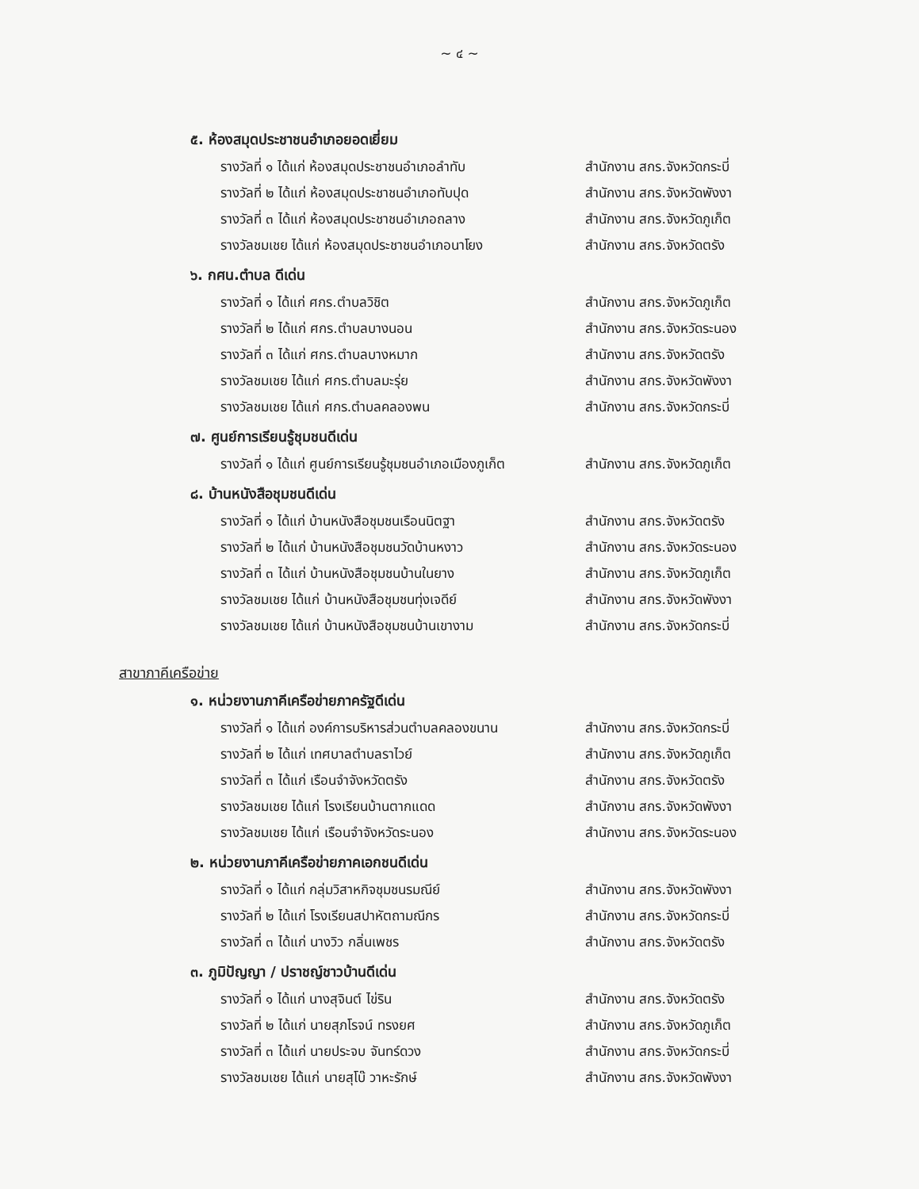~ ๔ ~
๕. ห้องสมุดประชาชนอำเภอยอดเยี่ยม
รางวัลที่ ๑ ได้แก่ ห้องสมุดประชาชนอำเภอลำทับ สำนักงาน สกร.จังหวัดกระบี่
รางวัลที่ ๒ ได้แก่ ห้องสมุดประชาชนอำเภอทับปุด สำนักงาน สกร.จังหวัดพังงา
รางวัลที่ ๓ ได้แก่ ห้องสมุดประชาชนอำเภอถลาง สำนักงาน สกร.จังหวัดภูเก็ต
รางวัลชมเชย ได้แก่ ห้องสมุดประชาชนอำเภอนาโยง สำนักงาน สกร.จังหวัดตรัง
๖. กศน.ตำบล ดีเด่น
รางวัลที่ ๑ ได้แก่ ศกร.ตำบลวิชิต สำนักงาน สกร.จังหวัดภูเก็ต
รางวัลที่ ๒ ได้แก่ ศกร.ตำบลบางนอน สำนักงาน สกร.จังหวัดระนอง
รางวัลที่ ๓ ได้แก่ ศกร.ตำบลบางหมาก สำนักงาน สกร.จังหวัดตรัง
รางวัลชมเชย ได้แก่ ศกร.ตำบลมะรุ่ย สำนักงาน สกร.จังหวัดพังงา
รางวัลชมเชย ได้แก่ ศกร.ตำบลคลองพน สำนักงาน สกร.จังหวัดกระบี่
๗. ศูนย์การเรียนรู้ชุมชนดีเด่น
รางวัลที่ ๑ ได้แก่ ศูนย์การเรียนรู้ชุมชนอำเภอเมืองภูเก็ต สำนักงาน สกร.จังหวัดภูเก็ต
๘. บ้านหนังสือชุมชนดีเด่น
รางวัลที่ ๑ ได้แก่ บ้านหนังสือชุมชนเรือนนิตฐา สำนักงาน สกร.จังหวัดตรัง
รางวัลที่ ๒ ได้แก่ บ้านหนังสือชุมชนวัดบ้านหงาว สำนักงาน สกร.จังหวัดระนอง
รางวัลที่ ๓ ได้แก่ บ้านหนังสือชุมชนบ้านในยาง สำนักงาน สกร.จังหวัดภูเก็ต
รางวัลชมเชย ได้แก่ บ้านหนังสือชุมชนทุ่งเจดีย์ สำนักงาน สกร.จังหวัดพังงา
รางวัลชมเชย ได้แก่ บ้านหนังสือชุมชนบ้านเขางาม สำนักงาน สกร.จังหวัดกระบี่
สาขาภาคีเครือข่าย
๑. หน่วยงานภาคีเครือข่ายภาครัฐดีเด่น
รางวัลที่ ๑ ได้แก่ องค์การบริหารส่วนตำบลคลองขนาน สำนักงาน สกร.จังหวัดกระบี่
รางวัลที่ ๒ ได้แก่ เทศบาลตำบลราไวย์ สำนักงาน สกร.จังหวัดภูเก็ต
รางวัลที่ ๓ ได้แก่ เรือนจำจังหวัดตรัง สำนักงาน สกร.จังหวัดตรัง
รางวัลชมเชย ได้แก่ โรงเรียนบ้านตากแดด สำนักงาน สกร.จังหวัดพังงา
รางวัลชมเชย ได้แก่ เรือนจำจังหวัดระนอง สำนักงาน สกร.จังหวัดระนอง
๒. หน่วยงานภาคีเครือข่ายภาคเอกชนดีเด่น
รางวัลที่ ๑ ได้แก่ กลุ่มวิสาหกิจชุมชนรมณีย์ สำนักงาน สกร.จังหวัดพังงา
รางวัลที่ ๒ ได้แก่ โรงเรียนสปาหัตถามณีกร สำนักงาน สกร.จังหวัดกระบี่
รางวัลที่ ๓ ได้แก่ นางวิว กลิ่นเพชร สำนักงาน สกร.จังหวัดตรัง
๓. ภูมิปัญญา / ปราชญ์ชาวบ้านดีเด่น
รางวัลที่ ๑ ได้แก่ นางสุจินต์ ไข่ริน สำนักงาน สกร.จังหวัดตรัง
รางวัลที่ ๒ ได้แก่ นายสุภโรจน์ ทรงยศ สำนักงาน สกร.จังหวัดภูเก็ต
รางวัลที่ ๓ ได้แก่ นายประจบ จันทร์ดวง สำนักงาน สกร.จังหวัดกระบี่
รางวัลชมเชย ได้แก่ นายสุโบ๊ วาหะรักษ์ สำนักงาน สกร.จังหวัดพังงา